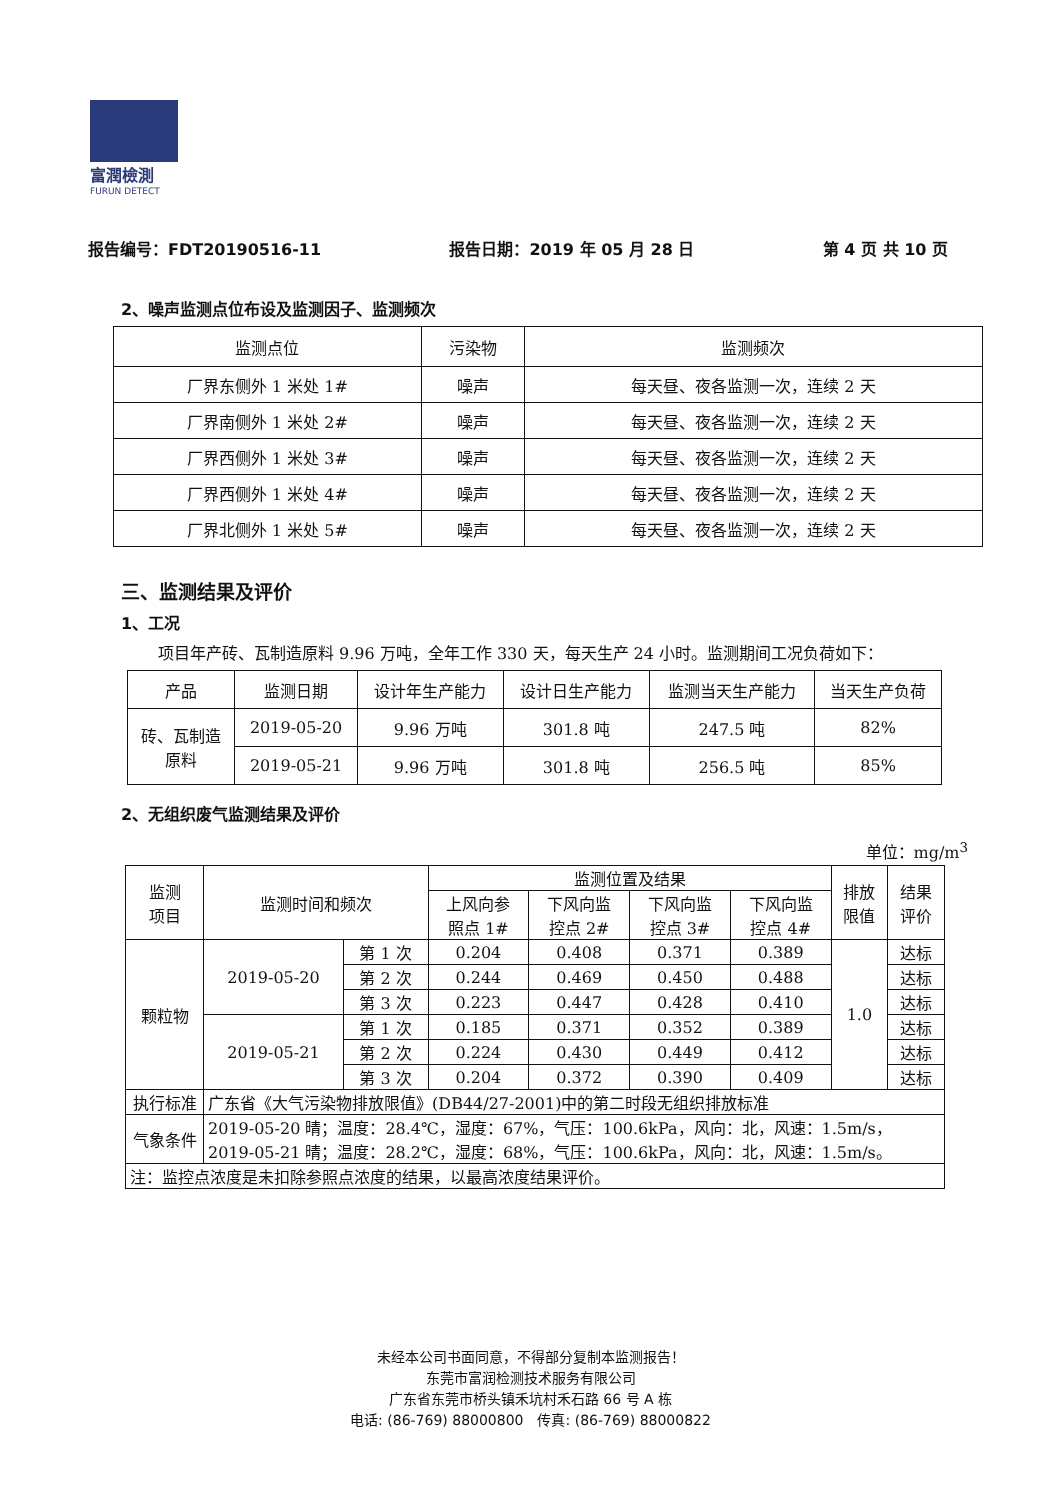富潤檢測
FURUN DETECT
报告编号：FDT20190516-11 报告日期：2019 年 05 月 28 日 第 4 页 共 10 页
2、噪声监测点位布设及监测因子、监测频次
| 监测点位 | 污染物 | 监测频次 |
| --- | --- | --- |
| 厂界东侧外 1 米处 1# | 噪声 | 每天昼、夜各监测一次，连续 2 天 |
| 厂界南侧外 1 米处 2# | 噪声 | 每天昼、夜各监测一次，连续 2 天 |
| 厂界西侧外 1 米处 3# | 噪声 | 每天昼、夜各监测一次，连续 2 天 |
| 厂界西侧外 1 米处 4# | 噪声 | 每天昼、夜各监测一次，连续 2 天 |
| 厂界北侧外 1 米处 5# | 噪声 | 每天昼、夜各监测一次，连续 2 天 |
三、监测结果及评价
1、工况
项目年产砖、瓦制造原料 9.96 万吨，全年工作 330 天，每天生产 24 小时。监测期间工况负荷如下：
| 产品 | 监测日期 | 设计年生产能力 | 设计日生产能力 | 监测当天生产能力 | 当天生产负荷 |
| --- | --- | --- | --- | --- | --- |
| 砖、瓦制造 原料 | 2019-05-20 | 9.96 万吨 | 301.8 吨 | 247.5 吨 | 82% |
| | 2019-05-21 | 9.96 万吨 | 301.8 吨 | 256.5 吨 | 85% |
2、无组织废气监测结果及评价
单位：mg/m<sup>3</sup>
| 监测 项目 | 监测时间和频次 | | 监测位置及结果 | | | | 排放 限值 | 结果 评价 |
| --- | --- | --- | --- | --- | --- | --- | --- | --- |
| | | | 上风向参 照点 1# | 下风向监 控点 2# | 下风向监 控点 3# | 下风向监 控点 4# | | |
| 颗粒物 | 2019-05-20 | 第 1 次 | 0.204 | 0.408 | 0.371 | 0.389 | 1.0 | 达标 |
| | | 第 2 次 | 0.244 | 0.469 | 0.450 | 0.488 | | 达标 |
| | | 第 3 次 | 0.223 | 0.447 | 0.428 | 0.410 | | 达标 |
| | 2019-05-21 | 第 1 次 | 0.185 | 0.371 | 0.352 | 0.389 | | 达标 |
| | | 第 2 次 | 0.224 | 0.430 | 0.449 | 0.412 | | 达标 |
| | | 第 3 次 | 0.204 | 0.372 | 0.390 | 0.409 | | 达标 |
| 执行标准 | 广东省《大气污染物排放限值》(DB44/27-2001)中的第二时段无组织排放标准 | | | | | | | |
| 气象条件 | 2019-05-20 晴；温度：28.4℃，湿度：67%，气压：100.6kPa，风向：北，风速：1.5m/s， 2019-05-21 晴；温度：28.2℃，湿度：68%，气压：100.6kPa，风向：北，风速：1.5m/s。 | | | | | | | |
| 注：监控点浓度是未扣除参照点浓度的结果，以最高浓度结果评价。 | | | | | | | | |
未经本公司书面同意，不得部分复制本监测报告！
东莞市富润检测技术服务有限公司
广东省东莞市桥头镇禾坑村禾石路 66 号 A 栋
电话: (86-769) 88000800　传真: (86-769) 88000822